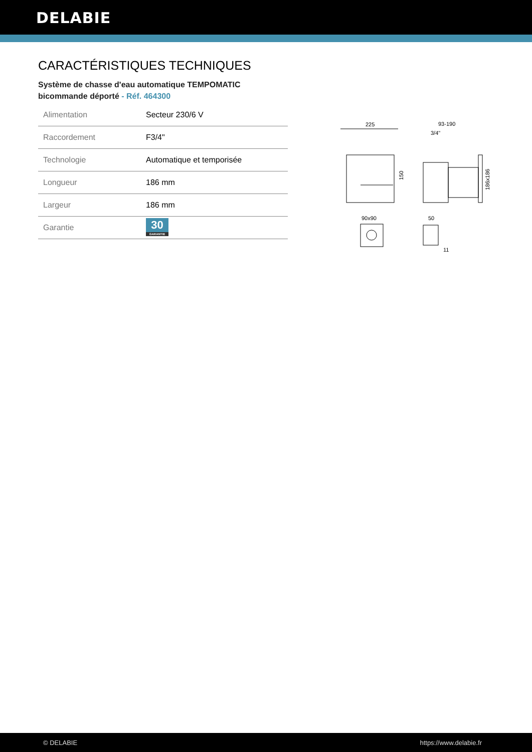DELABIE
CARACTÉRISTIQUES TECHNIQUES
Système de chasse d'eau automatique TEMPOMATIC bicommande déporté - Réf. 464300
| Alimentation | Secteur 230/6 V |
| Raccordement | F3/4" |
| Technologie | Automatique et temporisée |
| Longueur | 186 mm |
| Largeur | 186 mm |
| Garantie | 30 GARANTIE |
225
150
93-190
3/4"
186x186
90x90
50
11
© DELABIE https://www.delabie.fr